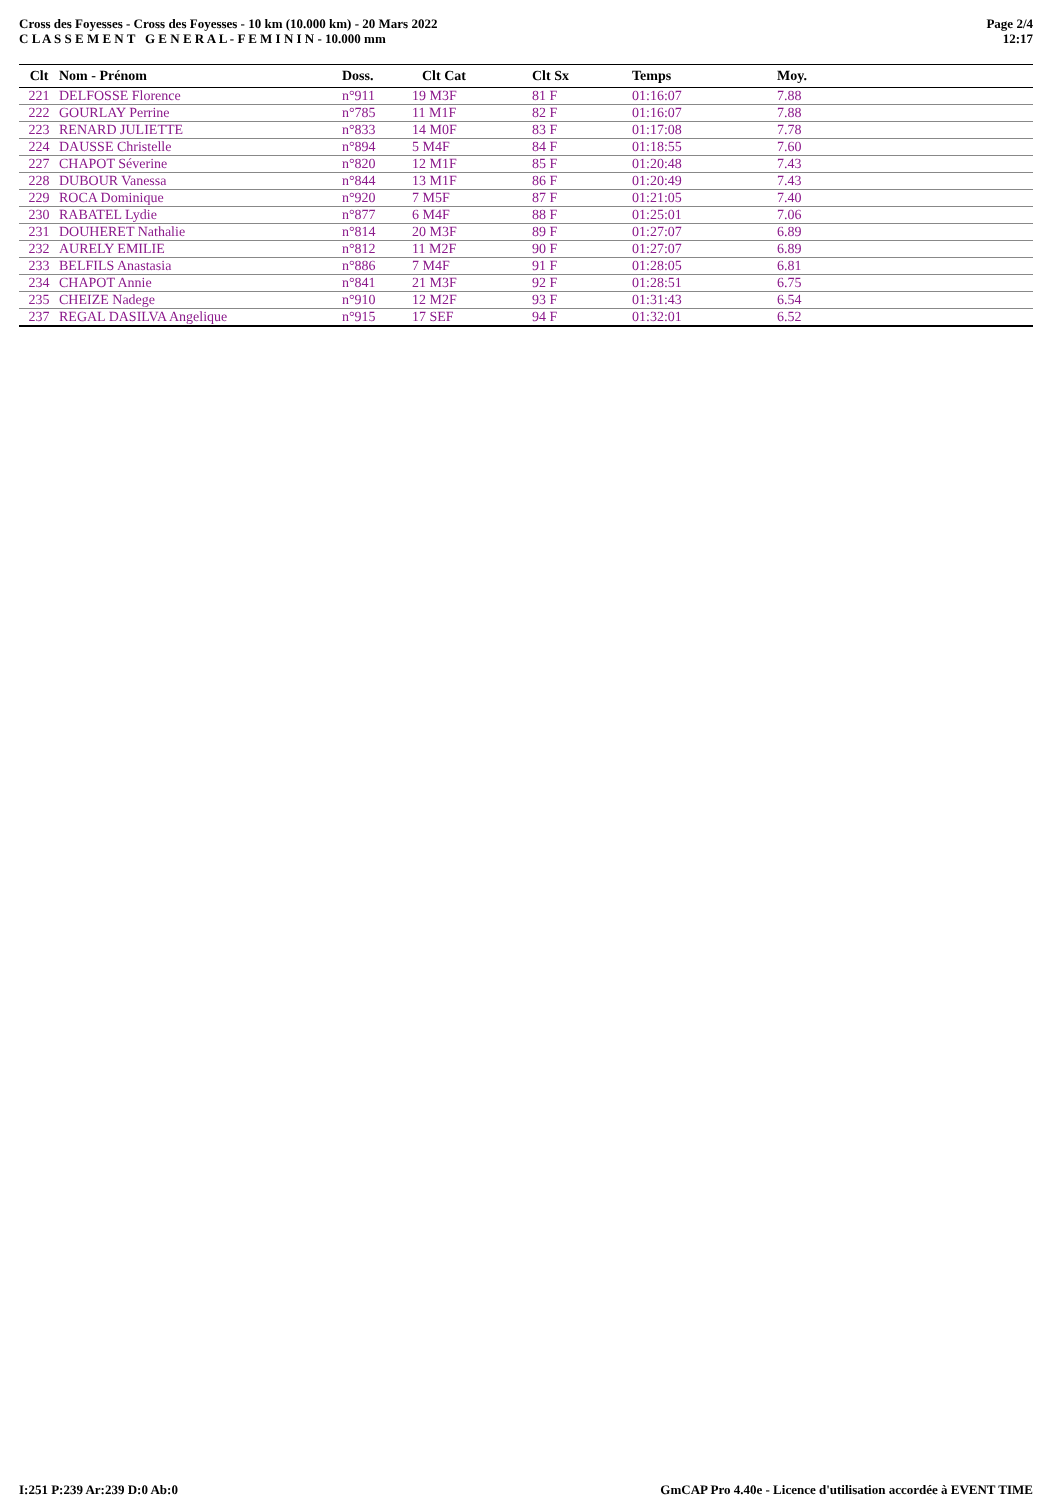Cross des Foyesses - Cross des Foyesses - 10 km (10.000 km) - 20 Mars 2022
C L A S S E M E N T G E N E R A L - F E M I N I N - 10.000 mm
Page 2/4
12:17
| Clt | Nom - Prénom | Doss. | Clt Cat | Clt Sx | Temps | Moy. |
| --- | --- | --- | --- | --- | --- | --- |
| 221 | DELFOSSE Florence | n°911 | 19 M3F | 81 F | 01:16:07 | 7.88 |
| 222 | GOURLAY Perrine | n°785 | 11 M1F | 82 F | 01:16:07 | 7.88 |
| 223 | RENARD JULIETTE | n°833 | 14 M0F | 83 F | 01:17:08 | 7.78 |
| 224 | DAUSSE Christelle | n°894 | 5 M4F | 84 F | 01:18:55 | 7.60 |
| 227 | CHAPOT Séverine | n°820 | 12 M1F | 85 F | 01:20:48 | 7.43 |
| 228 | DUBOUR Vanessa | n°844 | 13 M1F | 86 F | 01:20:49 | 7.43 |
| 229 | ROCA Dominique | n°920 | 7 M5F | 87 F | 01:21:05 | 7.40 |
| 230 | RABATEL Lydie | n°877 | 6 M4F | 88 F | 01:25:01 | 7.06 |
| 231 | DOUHERET Nathalie | n°814 | 20 M3F | 89 F | 01:27:07 | 6.89 |
| 232 | AURELY EMILIE | n°812 | 11 M2F | 90 F | 01:27:07 | 6.89 |
| 233 | BELFILS Anastasia | n°886 | 7 M4F | 91 F | 01:28:05 | 6.81 |
| 234 | CHAPOT Annie | n°841 | 21 M3F | 92 F | 01:28:51 | 6.75 |
| 235 | CHEIZE Nadege | n°910 | 12 M2F | 93 F | 01:31:43 | 6.54 |
| 237 | REGAL DASILVA Angelique | n°915 | 17 SEF | 94 F | 01:32:01 | 6.52 |
I:251 P:239 Ar:239 D:0 Ab:0 GmCAP Pro 4.40e - Licence d'utilisation accordée à EVENT TIME